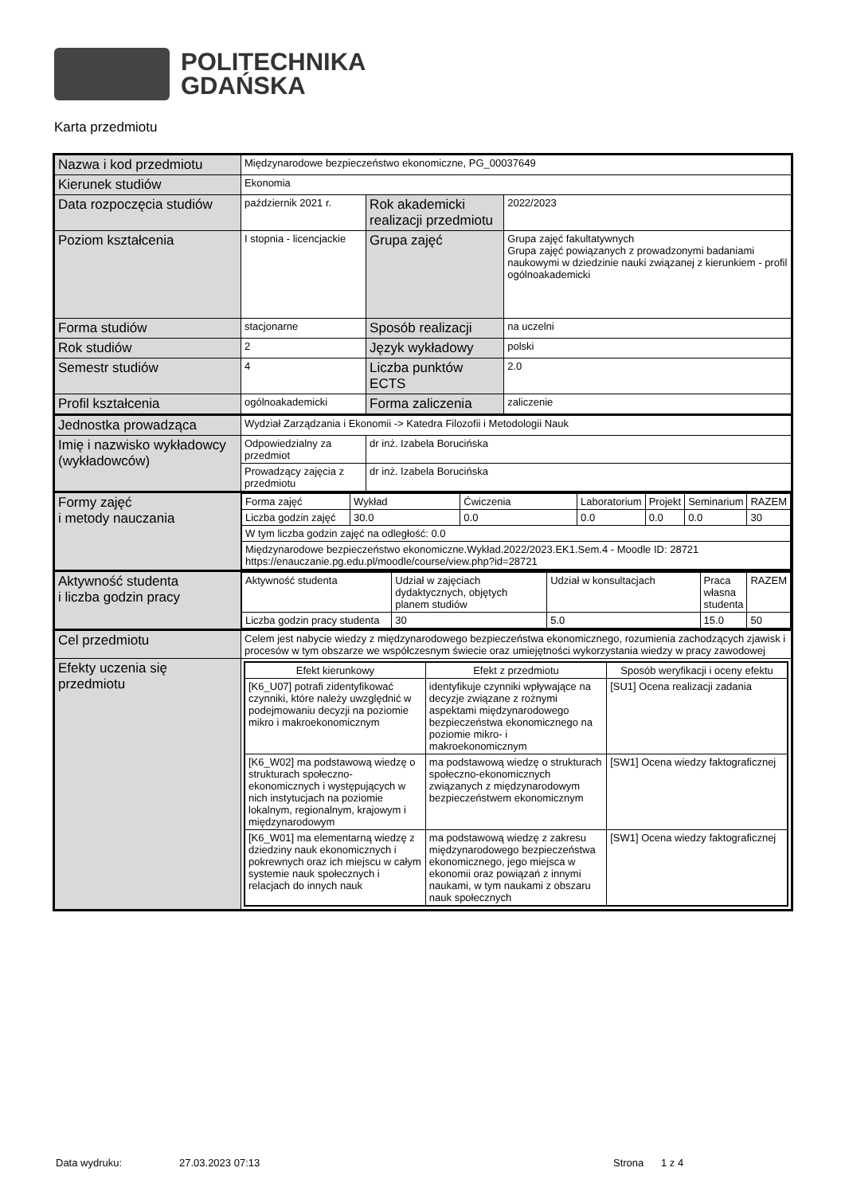POLITECHNIKA
GDAŃSKA
Karta przedmiotu
| Nazwa i kod przedmiotu | Międzynarodowe bezpieczeństwo ekonomiczne, PG_00037649 | | |
| Kierunek studiów | Ekonomia | | |
| Data rozpoczęcia studiów | październik 2021 r. | Rok akademicki realizacji przedmiotu | 2022/2023 |
| Poziom kształcenia | I stopnia - licencjackie | Grupa zajęć | Grupa zajęć fakultatywnych Grupa zajęć powiązanych z prowadzonymi badaniami naukowymi w dziedzinie nauki związanej z kierunkiem - profil ogólnoakademicki |
| Forma studiów | stacjonarne | Sposób realizacji | na uczelni |
| Rok studiów | 2 | Język wykładowy | polski |
| Semestr studiów | 4 | Liczba punktów ECTS | 2.0 |
| Profil kształcenia | ogólnoakademicki | Forma zaliczenia | zaliczenie |
| Jednostka prowadząca | Wydział Zarządzania i Ekonomii -> Katedra Filozofii i Metodologii Nauk | | |
| Imię i nazwisko wykładowcy (wykładowców) | Odpowiedzialny za przedmiot | dr inż. Izabela Borucińska | |
| | Prowadzący zajęcia z przedmiotu | dr inż. Izabela Borucińska | |
| Formy zajęć i metody nauczania | / Forma zajęć / Wykład / Ćwiczenia / Laboratorium / Projekt / Seminarium / RAZEM / / Liczba godzin zajęć / 30.0 / 0.0 / 0.0 / 0.0 / 0.0 / 30 / / W tym liczba godzin zajęć na odległość: 0.0 / / / / / / / / Międzynarodowe bezpieczeństwo ekonomiczne.Wykład.2022/2023.EK1.Sem.4 - Moodle ID: 28721 https://enauczanie.pg.edu.pl/moodle/course/view.php?id=28721 / / / / / / / | | |
| Aktywność studenta i liczba godzin pracy | / Aktywność studenta / Udział w zajęciach dydaktycznych, objętych planem studiów / Udział w konsultacjach / Praca własna studenta / RAZEM / / Liczba godzin pracy studenta / 30 / 5.0 / 15.0 / 50 / | | |
| Cel przedmiotu | Celem jest nabycie wiedzy z międzynarodowego bezpieczeństwa ekonomicznego, rozumienia zachodzących zjawisk i procesów w tym obszarze we współczesnym świecie oraz umiejętności wykorzystania wiedzy w pracy zawodowej | | |
| Efekty uczenia się przedmiotu | / Efekt kierunkowy / Efekt z przedmiotu / Sposób weryfikacji i oceny efektu / / --- / --- / --- / / [K6_U07] potrafi zidentyfikować czynniki, które należy uwzględnić w podejmowaniu decyzji na poziomie mikro i makroekonomicznym / identyfikuje czynniki wpływające na decyzje związane z rożnymi aspektami międzynarodowego bezpieczeństwa ekonomicznego na poziomie mikro- i makroekonomicznym / [SU1] Ocena realizacji zadania / / [K6_W02] ma podstawową wiedzę o strukturach społeczno-ekonomicznych i występujących w nich instytucjach na poziomie lokalnym, regionalnym, krajowym i międzynarodowym / ma podstawową wiedzę o strukturach społeczno-ekonomicznych związanych z międzynarodowym bezpieczeństwem ekonomicznym / [SW1] Ocena wiedzy faktograficznej / / [K6_W01] ma elementarną wiedzę z dziedziny nauk ekonomicznych i pokrewnych oraz ich miejscu w całym systemie nauk społecznych i relacjach do innych nauk / ma podstawową wiedzę z zakresu międzynarodowego bezpieczeństwa ekonomicznego, jego miejsca w ekonomii oraz powiązań z innymi naukami, w tym naukami z obszaru nauk społecznych / [SW1] Ocena wiedzy faktograficznej / | | |
Data wydruku: 27.03.2023 07:13 Strona 1 z 4